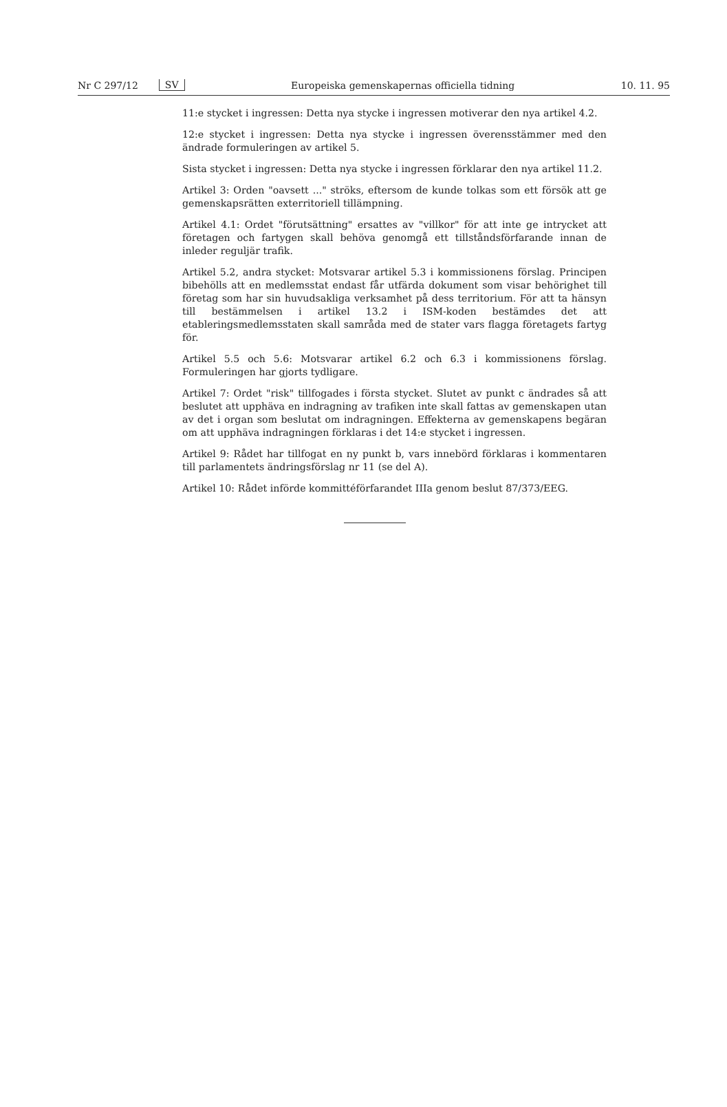Nr C 297/12 SV Europeiska gemenskapernas officiella tidning 10. 11. 95
11:e stycket i ingressen: Detta nya stycke i ingressen motiverar den nya artikel 4.2.
12:e stycket i ingressen: Detta nya stycke i ingressen överensstämmer med den ändrade formuleringen av artikel 5.
Sista stycket i ingressen: Detta nya stycke i ingressen förklarar den nya artikel 11.2.
Artikel 3: Orden "oavsett ..." ströks, eftersom de kunde tolkas som ett försök att ge gemenskapsrätten exterritoriell tillämpning.
Artikel 4.1: Ordet "förutsättning" ersattes av "villkor" för att inte ge intrycket att företagen och fartygen skall behöva genomgå ett tillståndsförfarande innan de inleder reguljär trafik.
Artikel 5.2, andra stycket: Motsvarar artikel 5.3 i kommissionens förslag. Principen bibehölls att en medlemsstat endast får utfärda dokument som visar behörighet till företag som har sin huvudsakliga verksamhet på dess territorium. För att ta hänsyn till bestämmelsen i artikel 13.2 i ISM-koden bestämdes det att etableringsmedlemsstaten skall samråda med de stater vars flagga företagets fartyg för.
Artikel 5.5 och 5.6: Motsvarar artikel 6.2 och 6.3 i kommissionens förslag. Formuleringen har gjorts tydligare.
Artikel 7: Ordet "risk" tillfogades i första stycket. Slutet av punkt c ändrades så att beslutet att upphäva en indragning av trafiken inte skall fattas av gemenskapen utan av det i organ som beslutat om indragningen. Effekterna av gemenskapens begäran om att upphäva indragningen förklaras i det 14:e stycket i ingressen.
Artikel 9: Rådet har tillfogat en ny punkt b, vars innebörd förklaras i kommentaren till parlamentets ändringsförslag nr 11 (se del A).
Artikel 10: Rådet införde kommittéförfarandet IIIa genom beslut 87/373/EEG.